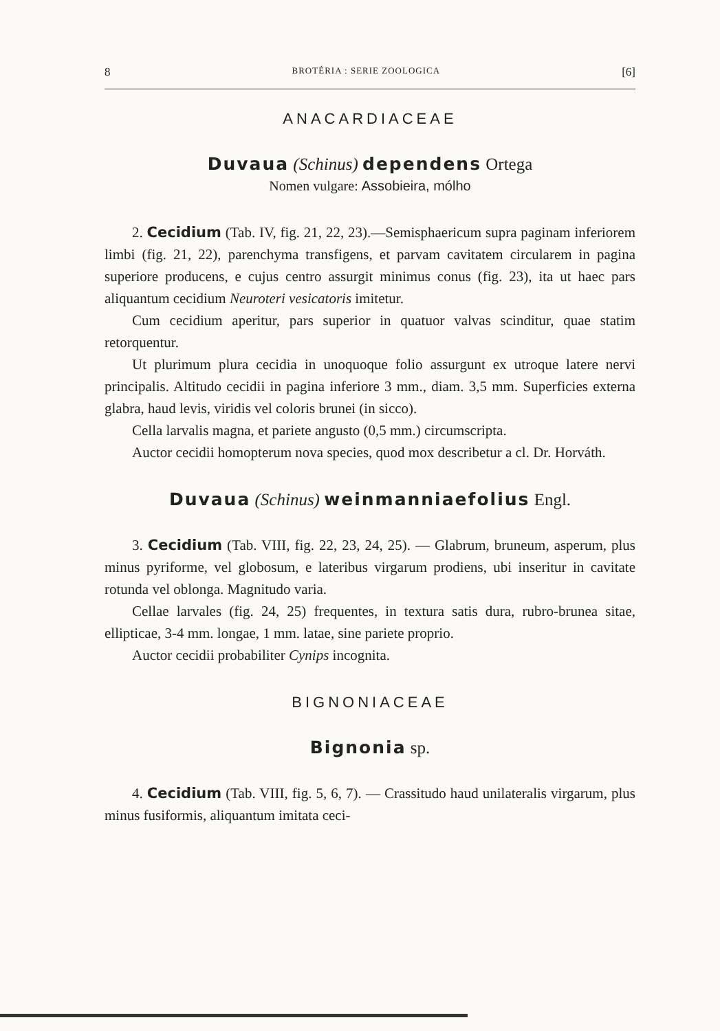8 BROTÉRIA : SERIE ZOOLOGICA [6]
ANACARDIACEAE
Duvaua (Schinus) dependens Ortega
Nomen vulgare: Assobieira, mólho
2. Cecidium (Tab. IV, fig. 21, 22, 23).—Semisphaericum supra paginam inferiorem limbi (fig. 21, 22), parenchyma transfigens, et parvam cavitatem circularem in pagina superiore producens, e cujus centro assurgit minimus conus (fig. 23), ita ut haec pars aliquantum cecidium Neuroteri vesicatoris imitetur.
Cum cecidium aperitur, pars superior in quatuor valvas scinditur, quae statim retorquentur.
Ut plurimum plura cecidia in unoquoque folio assurgunt ex utroque latere nervi principalis. Altitudo cecidii in pagina inferiore 3 mm., diam. 3,5 mm. Superficies externa glabra, haud levis, viridis vel coloris brunei (in sicco).
Cella larvalis magna, et pariete angusto (0,5 mm.) circumscripta.
Auctor cecidii homopterum nova species, quod mox describetur a cl. Dr. Horváth.
Duvaua (Schinus) weinmanniaefolius Engl.
3. Cecidium (Tab. VIII, fig. 22, 23, 24, 25). — Glabrum, bruneum, asperum, plus minus pyriforme, vel globosum, e lateribus virgarum prodiens, ubi inseritur in cavitate rotunda vel oblonga. Magnitudo varia.
Cellae larvales (fig. 24, 25) frequentes, in textura satis dura, rubro-brunea sitae, ellipticae, 3-4 mm. longae, 1 mm. latae, sine pariete proprio.
Auctor cecidii probabiliter Cynips incognita.
BIGNONIACEAE
Bignonia sp.
4. Cecidium (Tab. VIII, fig. 5, 6, 7). — Crassitudo haud unilateralis virgarum, plus minus fusiformis, aliquantum imitata ceci-